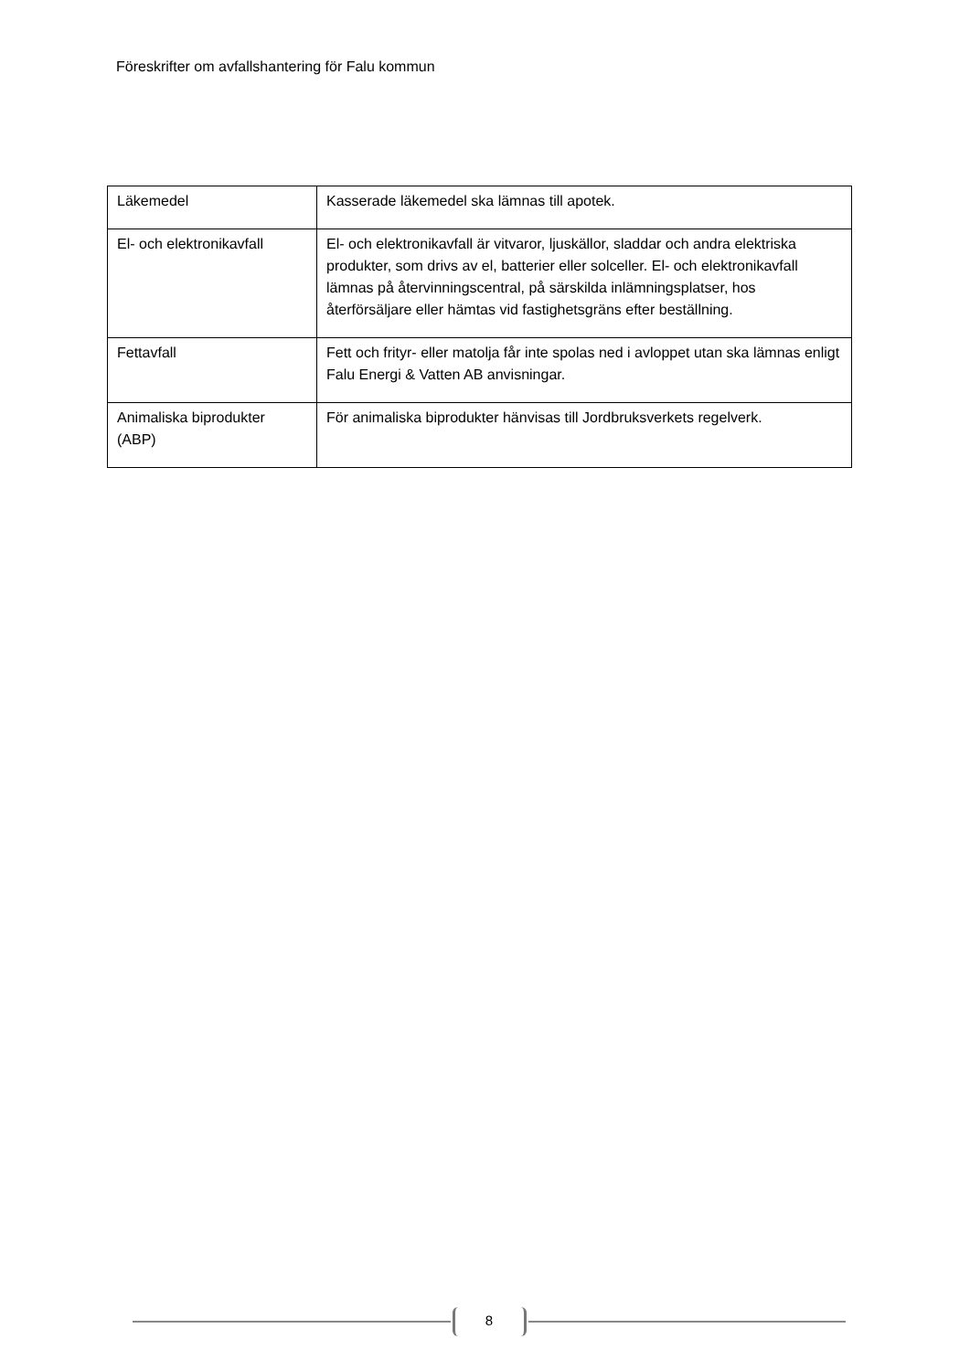Föreskrifter om avfallshantering för Falu kommun
| Läkemedel | Kasserade läkemedel ska lämnas till apotek. |
| El- och elektronikavfall | El- och elektronikavfall är vitvaror, ljuskällor, sladdar och andra elektriska produkter, som drivs av el, batterier eller solceller. El- och elektronikavfall lämnas på återvinningscentral, på särskilda inlämningsplatser, hos återförsäljare eller hämtas vid fastighetsgräns efter beställning. |
| Fettavfall | Fett och frityr- eller matolja får inte spolas ned i avloppet utan ska lämnas enligt Falu Energi & Vatten AB anvisningar. |
| Animaliska biprodukter (ABP) | För animaliska biprodukter hänvisas till Jordbruksverkets regelverk. |
8